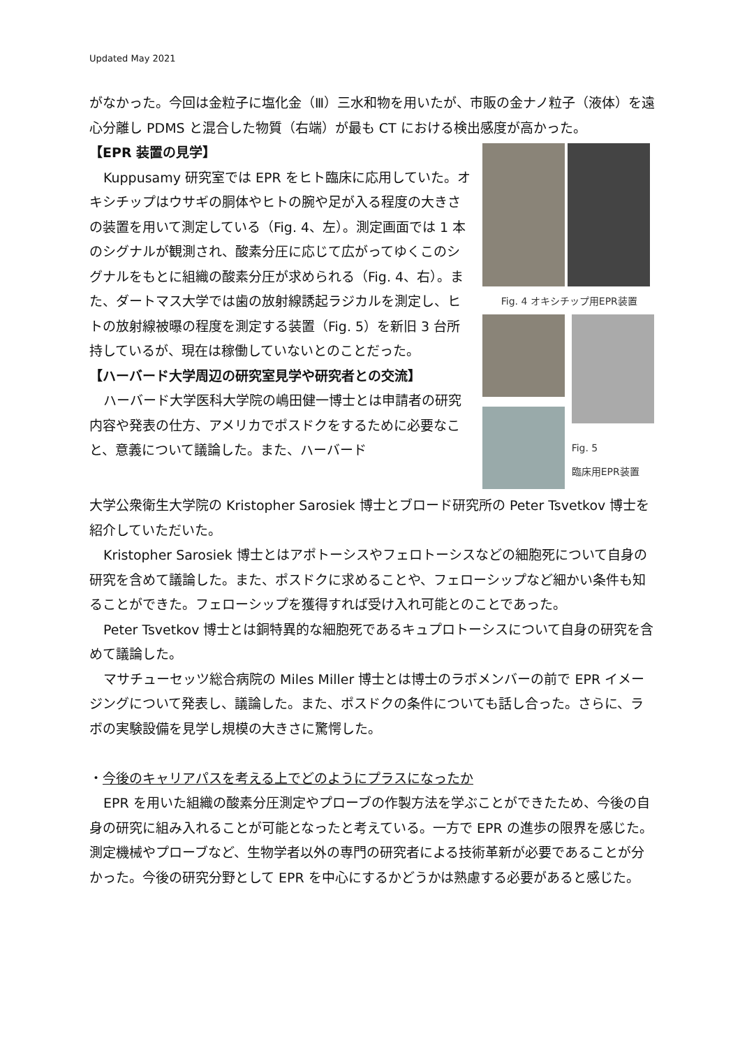Updated May 2021
がなかった。今回は金粒子に塩化金（Ⅲ）三水和物を用いたが、市販の金ナノ粒子（液体）を遠心分離し PDMS と混合した物質（右端）が最も CT における検出感度が高かった。
【EPR 装置の見学】
Kuppusamy 研究室では EPR をヒト臨床に応用していた。オキシチップはウサギの胴体やヒトの腕や足が入る程度の大きさの装置を用いて測定している（Fig. 4、左）。測定画面では 1 本のシグナルが観測され、酸素分圧に応じて広がってゆくこのシグナルをもとに組織の酸素分圧が求められる（Fig. 4、右）。また、ダートマス大学では歯の放射線誘起ラジカルを測定し、ヒトの放射線被曝の程度を測定する装置（Fig. 5）を新旧 3 台所持しているが、現在は稼働していないとのことだった。
【ハーバード大学周辺の研究室見学や研究者との交流】
ハーバード大学医科大学院の嶋田健一博士とは申請者の研究内容や発表の仕方、アメリカでポスドクをするために必要なこと、意義について議論した。また、ハーバード
Fig. 4 オキシチップ用EPR装置
Fig. 5
臨床用EPR装置
大学公衆衛生大学院の Kristopher Sarosiek 博士とブロード研究所の Peter Tsvetkov 博士を紹介していただいた。
Kristopher Sarosiek 博士とはアポトーシスやフェロトーシスなどの細胞死について自身の研究を含めて議論した。また、ポスドクに求めることや、フェローシップなど細かい条件も知ることができた。フェローシップを獲得すれば受け入れ可能とのことであった。
Peter Tsvetkov 博士とは銅特異的な細胞死であるキュプロトーシスについて自身の研究を含めて議論した。
マサチューセッツ総合病院の Miles Miller 博士とは博士のラボメンバーの前で EPR イメージングについて発表し、議論した。また、ポスドクの条件についても話し合った。さらに、ラボの実験設備を見学し規模の大きさに驚愕した。
・今後のキャリアパスを考える上でどのようにプラスになったか
EPR を用いた組織の酸素分圧測定やプローブの作製方法を学ぶことができたため、今後の自身の研究に組み入れることが可能となったと考えている。一方で EPR の進歩の限界を感じた。測定機械やプローブなど、生物学者以外の専門の研究者による技術革新が必要であることが分かった。今後の研究分野として EPR を中心にするかどうかは熟慮する必要があると感じた。